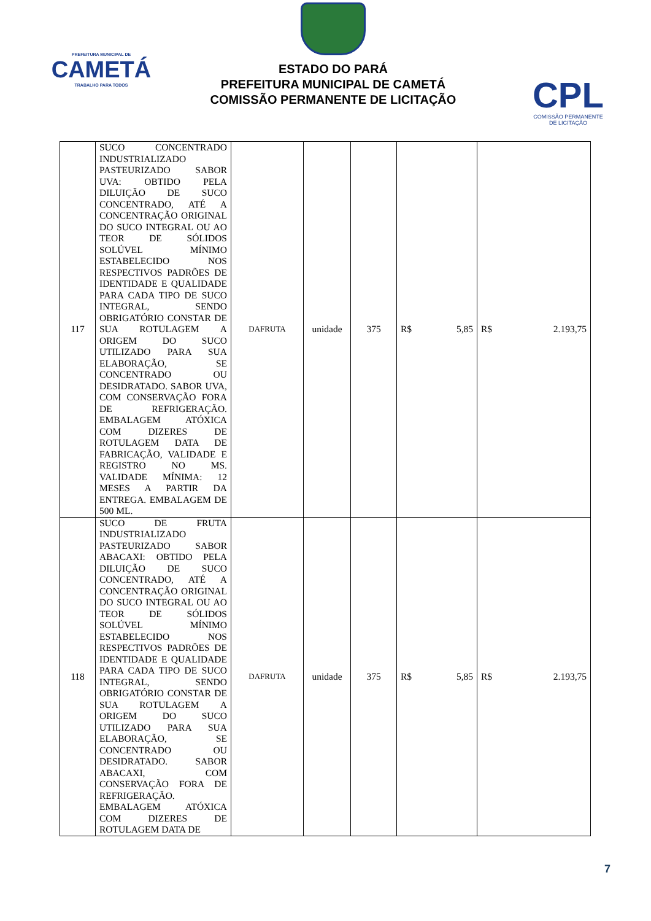PREFEITURA MUNICIPAL DE
CAMETÁ
TRABALHO PARA TODOS
ESTADO DO PARÁ
PREFEITURA MUNICIPAL DE CAMETÁ
COMISSÃO PERMANENTE DE LICITAÇÃO
CPL
COMISSÃO PERMANENTE
DE LICITAÇÃO
| 117 | SUCO CONCENTRADO INDUSTRIALIZADO PASTEURIZADO SABOR UVA: OBTIDO PELA DILUIÇÃO DE SUCO CONCENTRADO, ATÉ A CONCENTRAÇÃO ORIGINAL DO SUCO INTEGRAL OU AO TEOR DE SÓLIDOS SOLÚVEL MÍNIMO ESTABELECIDO NOS RESPECTIVOS PADRÕES DE IDENTIDADE E QUALIDADE PARA CADA TIPO DE SUCO INTEGRAL, SENDO OBRIGATÓRIO CONSTAR DE SUA ROTULAGEM A ORIGEM DO SUCO UTILIZADO PARA SUA ELABORAÇÃO, SE CONCENTRADO OU DESIDRATADO. SABOR UVA, COM CONSERVAÇÃO FORA DE REFRIGERAÇÃO. EMBALAGEM ATÓXICA COM DIZERES DE ROTULAGEM DATA DE FABRICAÇÃO, VALIDADE E REGISTRO NO MS. VALIDADE MÍNIMA: 12 MESES A PARTIR DA ENTREGA. EMBALAGEM DE 500 ML. | DAFRUTA | unidade | 375 | R$ 5,85 | R$ 2.193,75 |
| 118 | SUCO DE FRUTA INDUSTRIALIZADO PASTEURIZADO SABOR ABACAXI: OBTIDO PELA DILUIÇÃO DE SUCO CONCENTRADO, ATÉ A CONCENTRAÇÃO ORIGINAL DO SUCO INTEGRAL OU AO TEOR DE SÓLIDOS SOLÚVEL MÍNIMO ESTABELECIDO NOS RESPECTIVOS PADRÕES DE IDENTIDADE E QUALIDADE PARA CADA TIPO DE SUCO INTEGRAL, SENDO OBRIGATÓRIO CONSTAR DE SUA ROTULAGEM A ORIGEM DO SUCO UTILIZADO PARA SUA ELABORAÇÃO, SE CONCENTRADO OU DESIDRATADO. SABOR ABACAXI, COM CONSERVAÇÃO FORA DE REFRIGERAÇÃO. EMBALAGEM ATÓXICA COM DIZERES DE ROTULAGEM DATA DE | DAFRUTA | unidade | 375 | R$ 5,85 | R$ 2.193,75 |
7